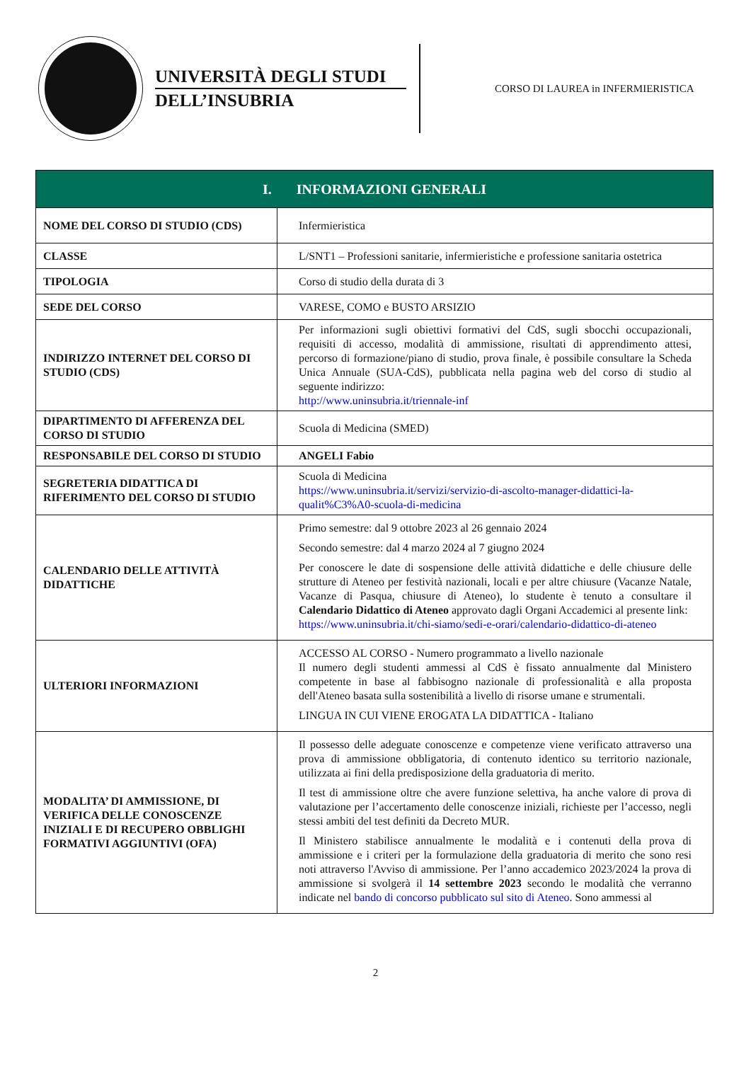UNIVERSITÀ DEGLI STUDI
DELL’INSUBRIA
CORSO DI LAUREA in INFERMIERISTICA
| I. INFORMAZIONI GENERALI | |
| --- | --- |
| NOME DEL CORSO DI STUDIO (CDS) | Infermieristica |
| CLASSE | L/SNT1 – Professioni sanitarie, infermieristiche e professione sanitaria ostetrica |
| TIPOLOGIA | Corso di studio della durata di 3 |
| SEDE DEL CORSO | VARESE, COMO e BUSTO ARSIZIO |
| INDIRIZZO INTERNET DEL CORSO DI STUDIO (CDS) | Per informazioni sugli obiettivi formativi del CdS, sugli sbocchi occupazionali, requisiti di accesso, modalità di ammissione, risultati di apprendimento attesi, percorso di formazione/piano di studio, prova finale, è possibile consultare la Scheda Unica Annuale (SUA-CdS), pubblicata nella pagina web del corso di studio al seguente indirizzo: http://www.uninsubria.it/triennale-inf |
| DIPARTIMENTO DI AFFERENZA DEL CORSO DI STUDIO | Scuola di Medicina (SMED) |
| RESPONSABILE DEL CORSO DI STUDIO | ANGELI Fabio |
| SEGRETERIA DIDATTICA DI RIFERIMENTO DEL CORSO DI STUDIO | Scuola di Medicina https://www.uninsubria.it/servizi/servizio-di-ascolto-manager-didattici-la-qualit%C3%A0-scuola-di-medicina |
| CALENDARIO DELLE ATTIVITÀ DIDATTICHE | Primo semestre: dal 9 ottobre 2023 al 26 gennaio 2024 Secondo semestre: dal 4 marzo 2024 al 7 giugno 2024 Per conoscere le date di sospensione delle attività didattiche e delle chiusure delle strutture di Ateneo per festività nazionali, locali e per altre chiusure (Vacanze Natale, Vacanze di Pasqua, chiusure di Ateneo), lo studente è tenuto a consultare il Calendario Didattico di Ateneo approvato dagli Organi Accademici al presente link: https://www.uninsubria.it/chi-siamo/sedi-e-orari/calendario-didattico-di-ateneo |
| ULTERIORI INFORMAZIONI | ACCESSO AL CORSO - Numero programmato a livello nazionale Il numero degli studenti ammessi al CdS è fissato annualmente dal Ministero competente in base al fabbisogno nazionale di professionalità e alla proposta dell'Ateneo basata sulla sostenibilità a livello di risorse umane e strumentali. LINGUA IN CUI VIENE EROGATA LA DIDATTICA - Italiano |
| MODALITA’ DI AMMISSIONE, DI VERIFICA DELLE CONOSCENZE INIZIALI E DI RECUPERO OBBLIGHI FORMATIVI AGGIUNTIVI (OFA) | Il possesso delle adeguate conoscenze e competenze viene verificato attraverso una prova di ammissione obbligatoria, di contenuto identico su territorio nazionale, utilizzata ai fini della predisposizione della graduatoria di merito. Il test di ammissione oltre che avere funzione selettiva, ha anche valore di prova di valutazione per l’accertamento delle conoscenze iniziali, richieste per l’accesso, negli stessi ambiti del test definiti da Decreto MUR. Il Ministero stabilisce annualmente le modalità e i contenuti della prova di ammissione e i criteri per la formulazione della graduatoria di merito che sono resi noti attraverso l'Avviso di ammissione. Per l’anno accademico 2023/2024 la prova di ammissione si svolgerà il 14 settembre 2023 secondo le modalità che verranno indicate nel bando di concorso pubblicato sul sito di Ateneo . Sono ammessi al |
2